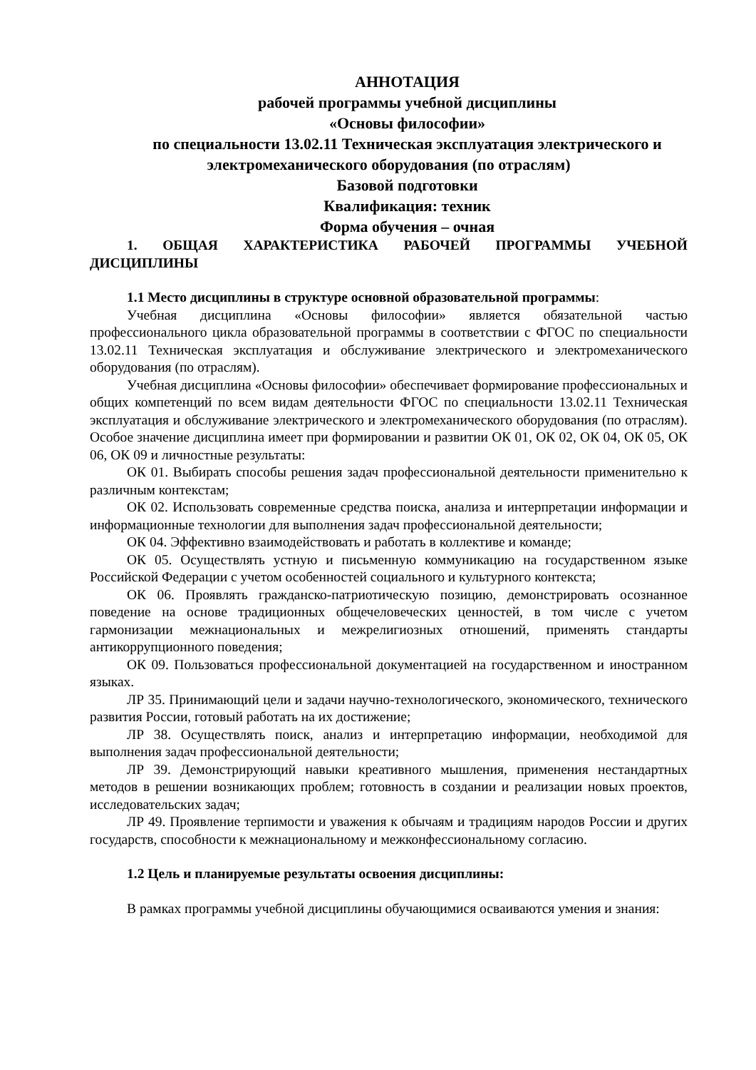АННОТАЦИЯ
рабочей программы учебной дисциплины
«Основы философии»
по специальности 13.02.11 Техническая эксплуатация электрического и электромеханического оборудования (по отраслям)
Базовой подготовки
Квалификация: техник
Форма обучения – очная
1. ОБЩАЯ ХАРАКТЕРИСТИКА РАБОЧЕЙ ПРОГРАММЫ УЧЕБНОЙ ДИСЦИПЛИНЫ
1.1 Место дисциплины в структуре основной образовательной программы:
Учебная дисциплина «Основы философии» является обязательной частью профессионального цикла образовательной программы в соответствии с ФГОС по специальности 13.02.11 Техническая эксплуатация и обслуживание электрического и электромеханического оборудования (по отраслям).
Учебная дисциплина «Основы философии» обеспечивает формирование профессиональных и общих компетенций по всем видам деятельности ФГОС по специальности 13.02.11 Техническая эксплуатация и обслуживание электрического и электромеханического оборудования (по отраслям). Особое значение дисциплина имеет при формировании и развитии ОК 01, ОК 02, ОК 04, ОК 05, ОК 06, ОК 09 и личностные результаты:
ОК 01. Выбирать способы решения задач профессиональной деятельности применительно к различным контекстам;
ОК 02. Использовать современные средства поиска, анализа и интерпретации информации и информационные технологии для выполнения задач профессиональной деятельности;
ОК 04. Эффективно взаимодействовать и работать в коллективе и команде;
ОК 05. Осуществлять устную и письменную коммуникацию на государственном языке Российской Федерации с учетом особенностей социального и культурного контекста;
ОК 06. Проявлять гражданско-патриотическую позицию, демонстрировать осознанное поведение на основе традиционных общечеловеческих ценностей, в том числе с учетом гармонизации межнациональных и межрелигиозных отношений, применять стандарты антикоррупционного поведения;
ОК 09. Пользоваться профессиональной документацией на государственном и иностранном языках.
ЛР 35. Принимающий цели и задачи научно-технологического, экономического, технического развития России, готовый работать на их достижение;
ЛР 38. Осуществлять поиск, анализ и интерпретацию информации, необходимой для выполнения задач профессиональной деятельности;
ЛР 39. Демонстрирующий навыки креативного мышления, применения нестандартных методов в решении возникающих проблем; готовность в создании и реализации новых проектов, исследовательских задач;
ЛР 49. Проявление терпимости и уважения к обычаям и традициям народов России и других государств, способности к межнациональному и межконфессиональному согласию.
1.2 Цель и планируемые результаты освоения дисциплины:
В рамках программы учебной дисциплины обучающимися осваиваются умения и знания: